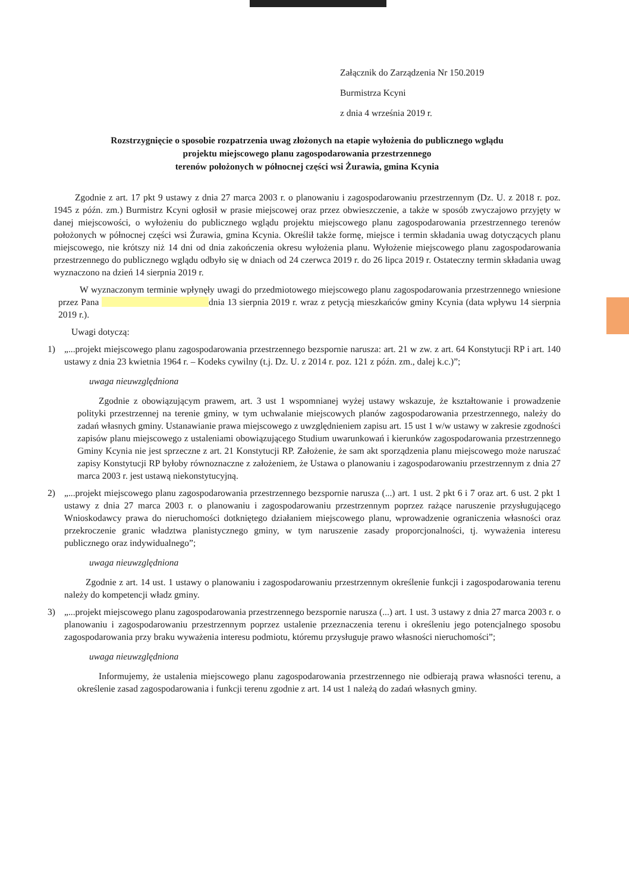Załącznik do Zarządzenia Nr 150.2019
Burmistrza Kcyni
z dnia 4 września 2019 r.
Rozstrzygnięcie o sposobie rozpatrzenia uwag złożonych na etapie wyłożenia do publicznego wglądu
projektu miejscowego planu zagospodarowania przestrzennego
terenów położonych w północnej części wsi Żurawia, gmina Kcynia
Zgodnie z art. 17 pkt 9 ustawy z dnia 27 marca 2003 r. o planowaniu i zagospodarowaniu przestrzennym (Dz. U. z 2018 r. poz. 1945 z późn. zm.) Burmistrz Kcyni ogłosił w prasie miejscowej oraz przez obwieszczenie, a także w sposób zwyczajowo przyjęty w danej miejscowości, o wyłożeniu do publicznego wglądu projektu miejscowego planu zagospodarowania przestrzennego terenów położonych w północnej części wsi Żurawia, gmina Kcynia. Określił także formę, miejsce i termin składania uwag dotyczących planu miejscowego, nie krótszy niż 14 dni od dnia zakończenia okresu wyłożenia planu. Wyłożenie miejscowego planu zagospodarowania przestrzennego do publicznego wglądu odbyło się w dniach od 24 czerwca 2019 r. do 26 lipca 2019 r. Ostateczny termin składania uwag wyznaczono na dzień 14 sierpnia 2019 r.
W wyznaczonym terminie wpłynęły uwagi do przedmiotowego miejscowego planu zagospodarowania przestrzennego wniesione przez Pana dnia 13 sierpnia 2019 r. wraz z petycją mieszkańców gminy Kcynia (data wpływu 14 sierpnia 2019 r.).
Uwagi dotyczą:
1)
„...projekt miejscowego planu zagospodarowania przestrzennego bezspornie narusza: art. 21 w zw. z art. 64 Konstytucji RP i art. 140 ustawy z dnia 23 kwietnia 1964 r. – Kodeks cywilny (t.j. Dz. U. z 2014 r. poz. 121 z późn. zm., dalej k.c.)”;
uwaga nieuwzględniona
Zgodnie z obowiązującym prawem, art. 3 ust 1 wspomnianej wyżej ustawy wskazuje, że kształtowanie i prowadzenie polityki przestrzennej na terenie gminy, w tym uchwalanie miejscowych planów zagospodarowania przestrzennego, należy do zadań własnych gminy. Ustanawianie prawa miejscowego z uwzględnieniem zapisu art. 15 ust 1 w/w ustawy w zakresie zgodności zapisów planu miejscowego z ustaleniami obowiązującego Studium uwarunkowań i kierunków zagospodarowania przestrzennego Gminy Kcynia nie jest sprzeczne z art. 21 Konstytucji RP. Założenie, że sam akt sporządzenia planu miejscowego może naruszać zapisy Konstytucji RP byłoby równoznaczne z założeniem, że Ustawa o planowaniu i zagospodarowaniu przestrzennym z dnia 27 marca 2003 r. jest ustawą niekonstytucyjną.
2)
„...projekt miejscowego planu zagospodarowania przestrzennego bezspornie narusza (...) art. 1 ust. 2 pkt 6 i 7 oraz art. 6 ust. 2 pkt 1 ustawy z dnia 27 marca 2003 r. o planowaniu i zagospodarowaniu przestrzennym poprzez rażące naruszenie przysługującego Wnioskodawcy prawa do nieruchomości dotkniętego działaniem miejscowego planu, wprowadzenie ograniczenia własności oraz przekroczenie granic władztwa planistycznego gminy, w tym naruszenie zasady proporcjonalności, tj. wyważenia interesu publicznego oraz indywidualnego”;
uwaga nieuwzględniona
Zgodnie z art. 14 ust. 1 ustawy o planowaniu i zagospodarowaniu przestrzennym określenie funkcji i zagospodarowania terenu należy do kompetencji władz gminy.
3)
„...projekt miejscowego planu zagospodarowania przestrzennego bezspornie narusza (...) art. 1 ust. 3 ustawy z dnia 27 marca 2003 r. o planowaniu i zagospodarowaniu przestrzennym poprzez ustalenie przeznaczenia terenu i określeniu jego potencjalnego sposobu zagospodarowania przy braku wyważenia interesu podmiotu, któremu przysługuje prawo własności nieruchomości”;
uwaga nieuwzględniona
Informujemy, że ustalenia miejscowego planu zagospodarowania przestrzennego nie odbierają prawa własności terenu, a określenie zasad zagospodarowania i funkcji terenu zgodnie z art. 14 ust 1 należą do zadań własnych gminy.